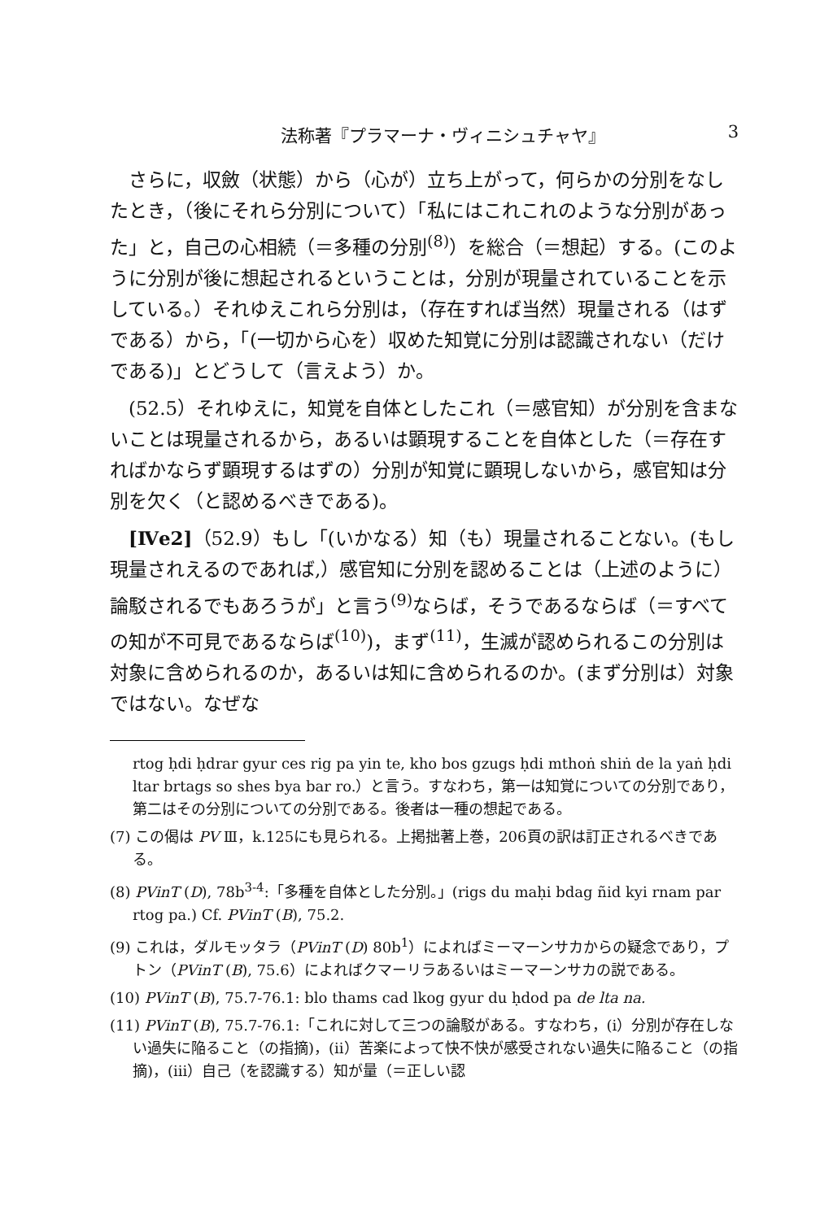法称著『プラマーナ・ヴィニシュチャヤ』 3
さらに，収斂（状態）から（心が）立ち上がって，何らかの分別をなしたとき，（後にそれら分別について）「私にはこれこれのような分別があった」と，自己の心相続（＝多種の分別<sup>(8)</sup>）を総合（＝想起）する。(このように分別が後に想起されるということは，分別が現量されていることを示している。）それゆえこれら分別は，（存在すれば当然）現量される（はずである）から，「(一切から心を）収めた知覚に分別は認識されない（だけである)」とどうして（言えよう）か。
(52.5）それゆえに，知覚を自体としたこれ（＝感官知）が分別を含まないことは現量されるから，あるいは顕現することを自体とした（＝存在すればかならず顕現するはずの）分別が知覚に顕現しないから，感官知は分別を欠く（と認めるべきである)。
[Ⅳe2]（52.9）もし「(いかなる）知（も）現量されることない。(もし現量されえるのであれば,）感官知に分別を認めることは（上述のように）論駁されるでもあろうが」と言う<sup>(9)</sup>ならば，そうであるならば（＝すべての知が不可見であるならば<sup>(10)</sup>)，まず<sup>(11)</sup>，生滅が認められるこの分別は対象に含められるのか，あるいは知に含められるのか。(まず分別は）対象ではない。なぜな
rtog ḥdi ḥdrar gyur ces rig pa yin te, kho bos gzugs ḥdi mthoṅ shiṅ de la yaṅ ḥdi ltar brtags so shes bya bar ro.）と言う。すなわち，第一は知覚についての分別であり，第二はその分別についての分別である。後者は一種の想起である。
(7) この偈は PV Ⅲ，k.125にも見られる。上掲拙著上巻，206頁の訳は訂正されるべきである。
(8) PVinT (D), 78b<sup>3-4</sup>:「多種を自体とした分別。」(rigs du maḥi bdag ñid kyi rnam par rtog pa.) Cf. PVinT (B), 75.2.
(9) これは，ダルモッタラ（PVinT (D) 80b<sup>1</sup>）によればミーマーンサカからの疑念であり，プトン（PVinT (B), 75.6）によればクマーリラあるいはミーマーンサカの説である。
(10) PVinT (B), 75.7-76.1: blo thams cad lkog gyur du ḥdod pa de lta na.
(11) PVinT (B), 75.7-76.1:「これに対して三つの論駁がある。すなわち，(i）分別が存在しない過失に陥ること（の指摘)，(ii）苦楽によって快不快が感受されない過失に陥ること（の指摘)，(iii）自己（を認識する）知が量（＝正しい認